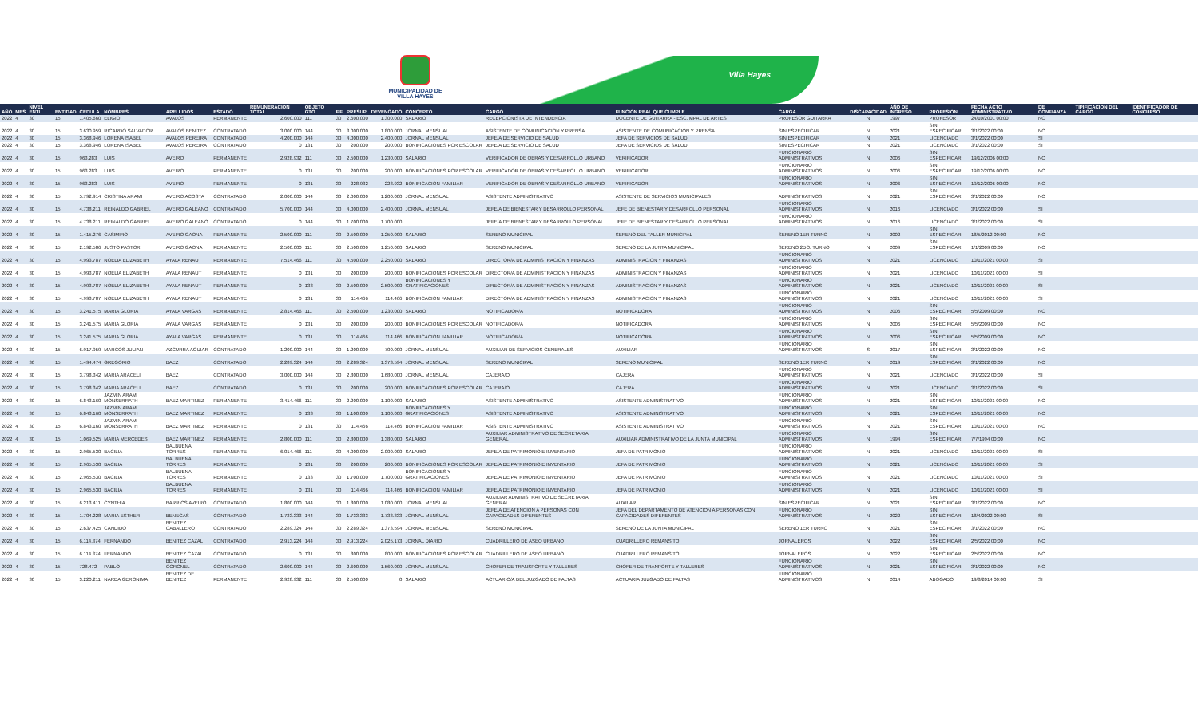MUNICIPALIDAD DE
VILLA HAYES
Villa Hayes
| AÑO | MES | NIVEL ENTI | ENTIDAD | CEDULA | NOMBRES | APELLIDOS | ESTADO | REMUNERACION TOTAL | OBJETO GTO | F.F. | PRESUP | DEVENGADO | CONCEPTO | CARGO | FUNCION REAL QUE CUMPLE | CARGA | DISCAPACIDAD | AÑO DE INGRESO | PROFESION | FECHA ACTO ADMINISTRATIVO | DE CONFIANZA | TIPIFICACION DEL CARGO | IDENTIFICADOR DE CONCURSO |
| --- | --- | --- | --- | --- | --- | --- | --- | --- | --- | --- | --- | --- | --- | --- | --- | --- | --- | --- | --- | --- | --- | --- | --- |
| 2022 | 4 | 30 | 15 | 1.405.660 | ELIGIO | AVALOS | PERMANENTE | 2.600.000 | 111 | 30 | 2.600.000 | 1.300.000 | SALARIO | RECEPCIONISTA DE INTENDENCIA | DOCENTE DE GUITARRA - ESC. MPAL DE ARTES | PROFESOR GUITARRA | N | 1997 | PROFESOR | 24/10/2001 00:00 | NO | | |
| 2022 | 4 | 30 | 15 | 3.630.959 | RICARDO SALVADOR | AVALOS BENITEZ | CONTRATADO | 3.000.000 | 144 | 30 | 3.000.000 | 1.800.000 | JORNAL MENSUAL | ASISTENTE DE COMUNICACION Y PRENSA | ASISTENTE DE COMUNICACION Y PRENSA | SIN ESPECIFICAR | N | 2021 | SIN ESPECIFICAR | 3/1/2022 00:00 | NO | | |
| 2022 | 4 | 30 | 15 | 3.368.946 | LORENA ISABEL | AVALOS PEREIRA | CONTRATADO | 4.200.000 | 144 | 30 | 4.000.000 | 2.400.000 | JORNAL MENSUAL | JEFE/A DE SERVICIO DE SALUD | JEFA DE SERVICIOS DE SALUD | SIN ESPECIFICAR | N | 2021 | LICENCIADO | 3/1/2022 00:00 | SI | | |
| 2022 | 4 | 30 | 15 | 3.368.946 | LORENA ISABEL | AVALOS PEREIRA | CONTRATADO | 0 | 131 | 30 | 200.000 | 200.000 | BONIFICACIONES POR ESCOLAR | JEFE/A DE SERVICIO DE SALUD | JEFA DE SERVICIOS DE SALUD | SIN ESPECIFICAR | N | 2021 | LICENCIADO | 3/1/2022 00:00 | SI | | |
| 2022 | 4 | 30 | 15 | 963.283 | LUIS | AVEIRO | PERMANENTE | 2.928.932 | 111 | 30 | 2.500.000 | 1.230.000 | SALARIO | VERIFICADOR DE OBRAS Y DESARROLLO URBANO | VERIFICADOR | FUNCIONARIO ADMINISTRATIVOS | N | 2006 | SIN ESPECIFICAR | 19/12/2006 00:00 | NO | | |
| 2022 | 4 | 30 | 15 | 963.283 | LUIS | AVEIRO | PERMANENTE | 0 | 131 | 30 | 200.000 | 200.000 | BONIFICACIONES POR ESCOLAR | VERIFICADOR DE OBRAS Y DESARROLLO URBANO | VERIFICADOR | FUNCIONARIO ADMINISTRATIVOS | N | 2006 | SIN ESPECIFICAR | 19/12/2006 00:00 | NO | | |
| 2022 | 4 | 30 | 15 | 963.283 | LUIS | AVEIRO | PERMANENTE | 0 | 131 | 30 | 228.932 | 228.932 | BONIFICACION FAMILIAR | VERIFICADOR DE OBRAS Y DESARROLLO URBANO | VERIFICADOR | FUNCIONARIO ADMINISTRATIVOS | N | 2006 | SIN ESPECIFICAR | 19/12/2006 00:00 | NO | | |
| 2022 | 4 | 30 | 15 | 5.792.914 | CRISTINA ARAMI | AVEIRO ACOSTA | CONTRATADO | 2.000.000 | 144 | 30 | 2.000.000 | 1.200.000 | JORNAL MENSUAL | ASISTENTE ADMINISTRATIVO | ASISTENTE DE SERVICIOS MUNICIPALES | ADMINISTRATIVOS | N | 2021 | SIN ESPECIFICAR | 3/1/2022 00:00 | NO | | |
| 2022 | 4 | 30 | 15 | 4.738.211 | REINALDO GABRIEL | AVEIRO GALEANO | CONTRATADO | 5.700.000 | 144 | 30 | 4.000.000 | 2.400.000 | JORNAL MENSUAL | JEFE/A DE BIENESTAR Y DESARROLLO PERSONAL | JEFE DE BIENESTAR Y DESARROLLO PERSONAL | FUNCIONARIO ADMINISTRATIVOS | N | 2016 | LICENCIADO | 3/1/2022 00:00 | SI | | |
| 2022 | 4 | 30 | 15 | 4.738.211 | REINALDO GABRIEL | AVEIRO GALEANO | CONTRATADO | 0 | 144 | 30 | 1.700.000 | 1.700.000 | | JEFE/A DE BIENESTAR Y DESARROLLO PERSONAL | JEFE DE BIENESTAR Y DESARROLLO PERSONAL | FUNCIONARIO ADMINISTRATIVOS | N | 2016 | LICENCIADO | 3/1/2022 00:00 | SI | | |
| 2022 | 4 | 30 | 15 | 1.415.276 | CASIMIRO | AVEIRO GAONA | PERMANENTE | 2.500.000 | 111 | 30 | 2.500.000 | 1.250.000 | SALARIO | SERENO MUNICIPAL | SERENO DEL TALLER MUNICIPAL | SERENO 1ER TURNO | N | 2002 | SIN ESPECIFICAR | 18/5/2012 00:00 | NO | | |
| 2022 | 4 | 30 | 15 | 2.192.586 | JUSTO PASTOR | AVEIRO GAONA | PERMANENTE | 2.500.000 | 111 | 30 | 2.500.000 | 1.250.000 | SALARIO | SERENO MUNICIPAL | SERENO DE LA JUNTA MUNICIPAL | SERENO 2DO. TURNO | N | 2009 | SIN ESPECIFICAR | 1/1/2009 00:00 | NO | | |
| 2022 | 4 | 30 | 15 | 4.993.787 | NOELIA ELIZABETH | AYALA RENAUT | PERMANENTE | 7.514.466 | 111 | 30 | 4.500.000 | 2.250.000 | SALARIO | DIRECTOR/A DE ADMINISTRACION Y FINANZAS | ADMINISTRACION Y FINANZAS | FUNCIONARIO ADMINISTRATIVOS | N | 2021 | LICENCIADO | 10/11/2021 00:00 | SI | | |
| 2022 | 4 | 30 | 15 | 4.993.787 | NOELIA ELIZABETH | AYALA RENAUT | PERMANENTE | 0 | 131 | 30 | 200.000 | 200.000 | BONIFICACIONES POR ESCOLAR | DIRECTOR/A DE ADMINISTRACION Y FINANZAS | ADMINISTRACION Y FINANZAS | FUNCIONARIO ADMINISTRATIVOS | N | 2021 | LICENCIADO | 10/11/2021 00:00 | SI | | |
| 2022 | 4 | 30 | 15 | 4.993.787 | NOELIA ELIZABETH | AYALA RENAUT | PERMANENTE | 0 | 133 | 30 | 2.500.000 | 2.500.000 | BONIFICACIONES Y GRATIFICACIONES | DIRECTOR/A DE ADMINISTRACION Y FINANZAS | ADMINISTRACION Y FINANZAS | FUNCIONARIO ADMINISTRATIVOS | N | 2021 | LICENCIADO | 10/11/2021 00:00 | SI | | |
| 2022 | 4 | 30 | 15 | 4.993.787 | NOELIA ELIZABETH | AYALA RENAUT | PERMANENTE | 0 | 131 | 30 | 114.466 | 114.466 | BONIFICACION FAMILIAR | DIRECTOR/A DE ADMINISTRACION Y FINANZAS | ADMINISTRACION Y FINANZAS | FUNCIONARIO ADMINISTRATIVOS | N | 2021 | LICENCIADO | 10/11/2021 00:00 | SI | | |
| 2022 | 4 | 30 | 15 | 3.241.575 | MARIA GLORIA | AYALA VARGAS | PERMANENTE | 2.814.466 | 111 | 30 | 2.500.000 | 1.230.000 | SALARIO | NOTIFICADOR/A | NOTIFICADORA | FUNCIONARIO ADMINISTRATIVOS | N | 2006 | SIN ESPECIFICAR | 5/5/2009 00:00 | NO | | |
| 2022 | 4 | 30 | 15 | 3.241.575 | MARIA GLORIA | AYALA VARGAS | PERMANENTE | 0 | 131 | 30 | 200.000 | 200.000 | BONIFICACIONES POR ESCOLAR | NOTIFICADOR/A | NOTIFICADORA | FUNCIONARIO ADMINISTRATIVOS | N | 2006 | SIN ESPECIFICAR | 5/5/2009 00:00 | NO | | |
| 2022 | 4 | 30 | 15 | 3.241.575 | MARIA GLORIA | AYALA VARGAS | PERMANENTE | 0 | 131 | 30 | 114.466 | 114.466 | BONIFICACION FAMILIAR | NOTIFICADOR/A | NOTIFICADORA | FUNCIONARIO ADMINISTRATIVOS | N | 2006 | SIN ESPECIFICAR | 5/5/2009 00:00 | NO | | |
| 2022 | 4 | 30 | 15 | 6.917.959 | MARCOS JULIAN | AZCURRA AGUIAR | CONTRATADO | 1.200.000 | 144 | 30 | 1.200.000 | 700.000 | JORNAL MENSUAL | AUXILIAR DE SERVICIOS GENERALES | AUXILIAR | FUNCIONARIO ADMINISTRATIVOS | S | 2017 | SIN ESPECIFICAR | 3/1/2022 00:00 | NO | | |
| 2022 | 4 | 30 | 15 | 1.494.474 | GREGORIO | BAEZ | CONTRATADO | 2.289.324 | 144 | 30 | 2.289.324 | 1.373.594 | JORNAL MENSUAL | SERENO MUNICIPAL | SERENO MUNICIPAL | SERENO 1ER TURNO | N | 2019 | SIN ESPECIFICAR | 3/1/2022 00:00 | NO | | |
| 2022 | 4 | 30 | 15 | 3.798.342 | MARIA ARACELI | BAEZ | CONTRATADO | 3.000.000 | 144 | 30 | 2.800.000 | 1.680.000 | JORNAL MENSUAL | CAJERA/O | CAJERA | FUNCIONARIO ADMINISTRATIVOS | N | 2021 | LICENCIADO | 3/1/2022 00:00 | SI | | |
| 2022 | 4 | 30 | 15 | 3.798.342 | MARIA ARACELI | BAEZ | CONTRATADO | 0 | 131 | 30 | 200.000 | 200.000 | BONIFICACIONES POR ESCOLAR | CAJERA/O | CAJERA | FUNCIONARIO ADMINISTRATIVOS | N | 2021 | LICENCIADO | 3/1/2022 00:00 | SI | | |
| 2022 | 4 | 30 | 15 | 6.843.160 | JAZMIN ARAMI MONSERRATH | BAEZ MARTINEZ | PERMANENTE | 3.414.466 | 111 | 30 | 2.200.000 | 1.100.000 | SALARIO | ASISTENTE ADMINISTRATIVO | ASISTENTE ADMINISTRATIVO | FUNCIONARIO ADMINISTRATIVOS | N | 2021 | SIN ESPECIFICAR | 10/11/2021 00:00 | NO | | |
| 2022 | 4 | 30 | 15 | 6.843.160 | JAZMIN ARAMI MONSERRATH | BAEZ MARTINEZ | PERMANENTE | 0 | 133 | 30 | 1.100.000 | 1.100.000 | BONIFICACIONES Y GRATIFICACIONES | ASISTENTE ADMINISTRATIVO | ASISTENTE ADMINISTRATIVO | FUNCIONARIO ADMINISTRATIVOS | N | 2021 | SIN ESPECIFICAR | 10/11/2021 00:00 | NO | | |
| 2022 | 4 | 30 | 15 | 6.843.160 | JAZMIN ARAMI MONSERRATH | BAEZ MARTINEZ | PERMANENTE | 0 | 131 | 30 | 114.466 | 114.466 | BONIFICACION FAMILIAR | ASISTENTE ADMINISTRATIVO | ASISTENTE ADMINISTRATIVO | FUNCIONARIO ADMINISTRATIVOS | N | 2021 | SIN ESPECIFICAR | 10/11/2021 00:00 | NO | | |
| 2022 | 4 | 30 | 15 | 1.069.525 | MARIA MERCEDES | BAEZ MARTINEZ | PERMANENTE | 2.800.000 | 111 | 30 | 2.800.000 | 1.380.000 | SALARIO | AUXILIAR ADMINISTRATIVO DE SECRETARIA GENERAL | AUXILIAR ADMINISTRATIVO DE LA JUNTA MUNICIPAL | FUNCIONARIO ADMINISTRATIVOS | N | 1994 | SIN ESPECIFICAR | 7/7/1994 00:00 | NO | | |
| 2022 | 4 | 30 | 15 | 2.965.530 | BACILIA | BALBUENA TORRES | PERMANENTE | 6.014.466 | 111 | 30 | 4.000.000 | 2.000.000 | SALARIO | JEFE/A DE PATRIMONIO E INVENTARIO | JEFA DE PATRIMONIO | FUNCIONARIO ADMINISTRATIVOS | N | 2021 | LICENCIADO | 10/11/2021 00:00 | SI | | |
| 2022 | 4 | 30 | 15 | 2.965.530 | BACILIA | BALBUENA TORRES | PERMANENTE | 0 | 131 | 30 | 200.000 | 200.000 | BONIFICACIONES POR ESCOLAR | JEFE/A DE PATRIMONIO E INVENTARIO | JEFA DE PATRIMONIO | FUNCIONARIO ADMINISTRATIVOS | N | 2021 | LICENCIADO | 10/11/2021 00:00 | SI | | |
| 2022 | 4 | 30 | 15 | 2.965.530 | BACILIA | BALBUENA TORRES | PERMANENTE | 0 | 133 | 30 | 1.700.000 | 1.700.000 | BONIFICACIONES Y GRATIFICACIONES | JEFE/A DE PATRIMONIO E INVENTARIO | JEFA DE PATRIMONIO | FUNCIONARIO ADMINISTRATIVOS | N | 2021 | LICENCIADO | 10/11/2021 00:00 | SI | | |
| 2022 | 4 | 30 | 15 | 2.965.530 | BACILIA | BALBUENA TORRES | PERMANENTE | 0 | 131 | 30 | 114.466 | 114.466 | BONIFICACION FAMILIAR | JEFE/A DE PATRIMONIO E INVENTARIO | JEFA DE PATRIMONIO | FUNCIONARIO ADMINISTRATIVOS | N | 2021 | LICENCIADO | 10/11/2021 00:00 | SI | | |
| 2022 | 4 | 30 | 15 | 6.213.411 | CYNTHIA | BARRIOS AVEIRO | CONTRATADO | 1.800.000 | 144 | 30 | 1.800.000 | 1.080.000 | JORNAL MENSUAL | AUXILIAR ADMINISTRATIVO DE SECRETARIA GENERAL | AUXILAR | SIN ESPECIFICAR | N | 2021 | SIN ESPECIFICAR | 3/1/2022 00:00 | NO | | |
| 2022 | 4 | 30 | 15 | 1.704.228 | MARIA ESTHER | BENEGAS | CONTRATADO | 1.733.333 | 144 | 30 | 1.733.333 | 1.733.333 | JORNAL MENSUAL | JEFE/A DE ATENCION A PERSONAS CON CAPACIDADES DIFERENTES | JEFA DEL DEPARTAMENTO DE ATENCION A PERSONAS CON CAPACIDADES DIFERENTES | FUNCIONARIO ADMINISTRATIVOS | N | 2022 | SIN ESPECIFICAR | 18/4/2022 00:00 | SI | | |
| 2022 | 4 | 30 | 15 | 2.637.425 | CANDIDO | BENITEZ CABALLERO | CONTRATADO | 2.289.324 | 144 | 30 | 2.289.324 | 1.373.594 | JORNAL MENSUAL | SERENO MUNICIPAL | SERENO DE LA JUNTA MUNICIPAL | SERENO 1ER TURNO | N | 2021 | SIN ESPECIFICAR | 3/1/2022 00:00 | NO | | |
| 2022 | 4 | 30 | 15 | 6.114.374 | FERNANDO | BENITEZ CAZAL | CONTRATADO | 2.913.224 | 144 | 30 | 2.913.224 | 2.025.173 | JORNAL DIARIO | CUADRILLERO DE ASEO URBANO | CUADRILLERO REMANSITO | JORNALEROS | N | 2022 | SIN ESPECIFICAR | 2/5/2022 00:00 | NO | | |
| 2022 | 4 | 30 | 15 | 6.114.374 | FERNANDO | BENITEZ CAZAL | CONTRATADO | 0 | 131 | 30 | 800.000 | 800.000 | BONIFICACIONES POR ESCOLAR | CUADRILLERO DE ASEO URBANO | CUADRILLERO REMANSITO | JORNALEROS | N | 2022 | SIN ESPECIFICAR | 2/5/2022 00:00 | NO | | |
| 2022 | 4 | 30 | 15 | 728.472 | PABLO | BENITEZ CORONEL | CONTRATADO | 2.600.000 | 144 | 30 | 2.600.000 | 1.560.000 | JORNAL MENSUAL | CHOFER DE TRANSPORTE Y TALLERES | CHOFER DE TRANPORTE Y TALLERES | FUNCIONARIO ADMINISTRATIVOS | N | 2021 | SIN ESPECIFICAR | 3/1/2022 00:00 | NO | | |
| 2022 | 4 | 30 | 15 | 3.220.211 | NARDA GERONIMA | BENITEZ DE BENITEZ | PERMANENTE | 2.928.932 | 111 | 30 | 2.500.000 | 0 | SALARIO | ACTUARIO/A DEL JUZGADO DE FALTAS | ACTUARIA JUZGADO DE FALTAS | FUNCIONARIO ADMINISTRATIVOS | N | 2014 | ABOGADO | 19/8/2014 00:00 | SI | | |